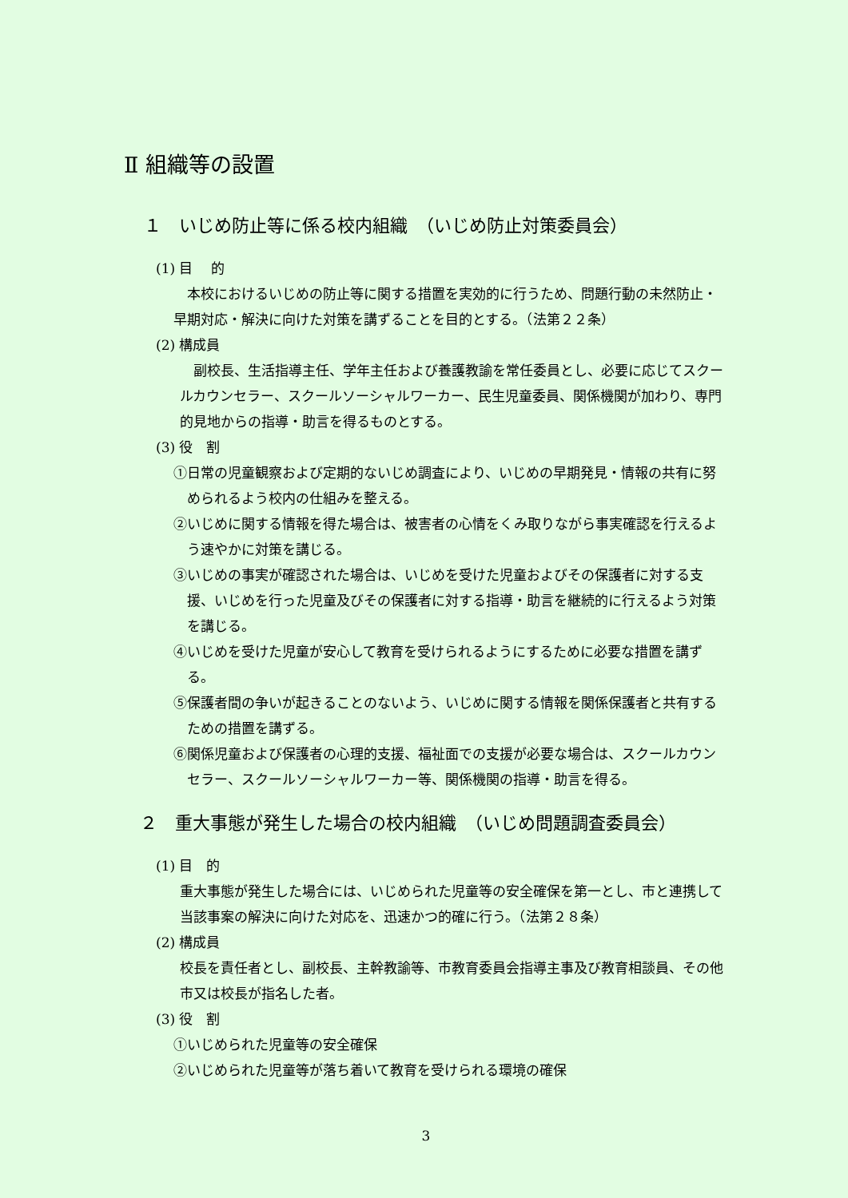Ⅱ 組織等の設置
１　いじめ防止等に係る校内組織　（いじめ防止対策委員会）
(1) 目　 的
　本校におけるいじめの防止等に関する措置を実効的に行うため、問題行動の未然防止・早期対応・解決に向けた対策を講ずることを目的とする。（法第２２条）
(2) 構成員
　副校長、生活指導主任、学年主任および養護教諭を常任委員とし、必要に応じてスクールカウンセラー、スクールソーシャルワーカー、民生児童委員、関係機関が加わり、専門的見地からの指導・助言を得るものとする。
(3) 役　割
①日常の児童観察および定期的ないじめ調査により、いじめの早期発見・情報の共有に努められるよう校内の仕組みを整える。
②いじめに関する情報を得た場合は、被害者の心情をくみ取りながら事実確認を行えるよう速やかに対策を講じる。
③いじめの事実が確認された場合は、いじめを受けた児童およびその保護者に対する支援、いじめを行った児童及びその保護者に対する指導・助言を継続的に行えるよう対策を講じる。
④いじめを受けた児童が安心して教育を受けられるようにするために必要な措置を講ずる。
⑤保護者間の争いが起きることのないよう、いじめに関する情報を関係保護者と共有するための措置を講ずる。
⑥関係児童および保護者の心理的支援、福祉面での支援が必要な場合は、スクールカウンセラー、スクールソーシャルワーカー等、関係機関の指導・助言を得る。
２　重大事態が発生した場合の校内組織　（いじめ問題調査委員会）
(1) 目　的
重大事態が発生した場合には、いじめられた児童等の安全確保を第一とし、市と連携して当該事案の解決に向けた対応を、迅速かつ的確に行う。（法第２８条）
(2) 構成員
校長を責任者とし、副校長、主幹教諭等、市教育委員会指導主事及び教育相談員、その他市又は校長が指名した者。
(3) 役　割
①いじめられた児童等の安全確保
②いじめられた児童等が落ち着いて教育を受けられる環境の確保
3